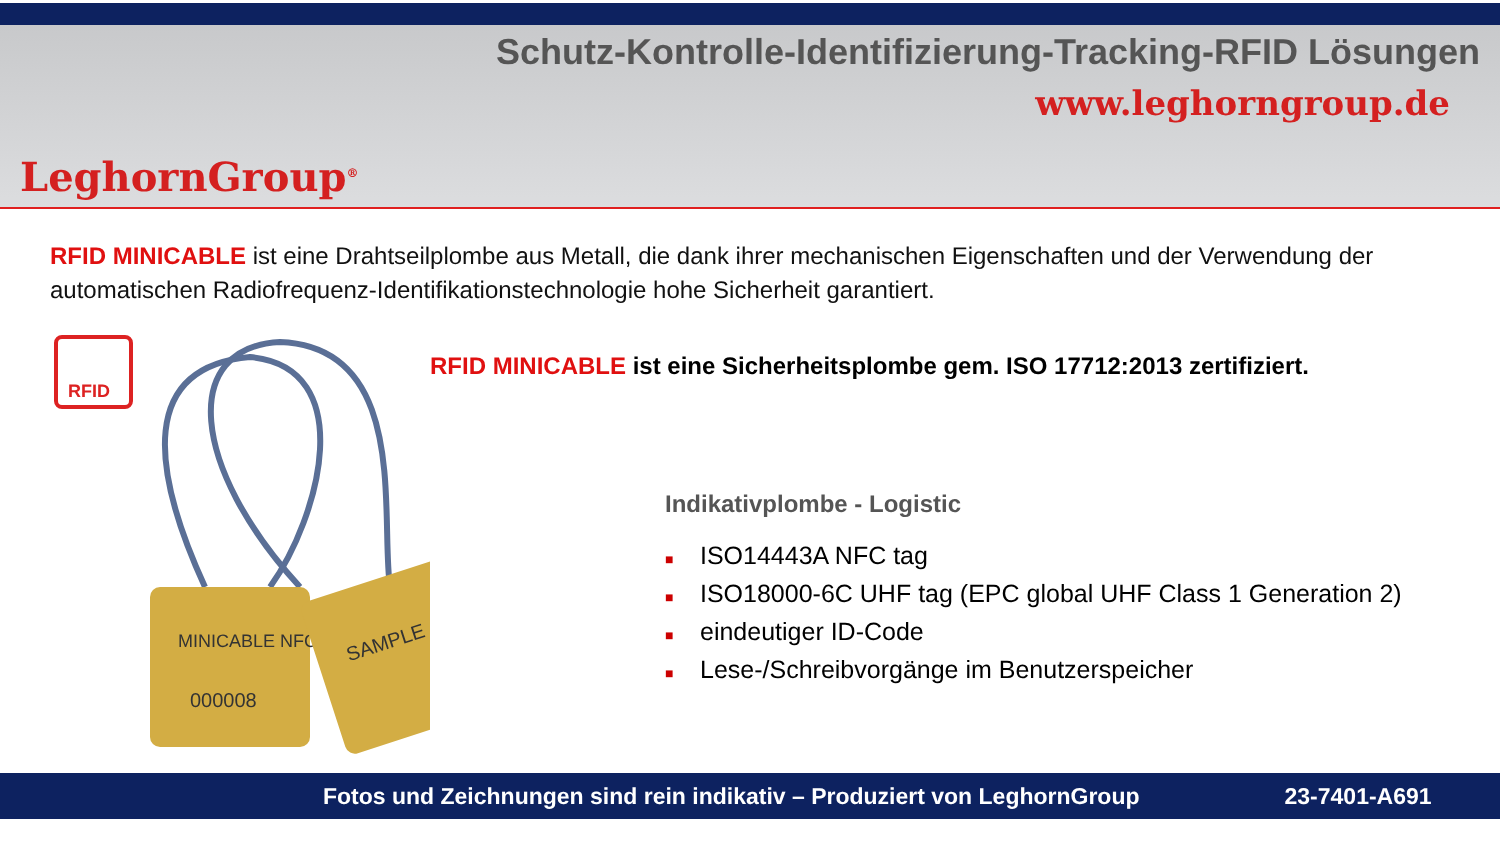LeghornGroup<sup>®</sup>
Schutz-Kontrolle-Identifizierung-Tracking-RFID Lösungen
www.leghorngroup.de
RFID MINICABLE ist eine Drahtseilplombe aus Metall, die dank ihrer mechanischen Eigenschaften und der Verwendung der automatischen Radiofrequenz-Identifikationstechnologie hohe Sicherheit garantiert.
RFID
MINICABLE NFC
000008
SAMPLE
RFID MINICABLE ist eine Sicherheitsplombe gem. ISO 17712:2013 zertifiziert.
Indikativplombe - Logistic
■ ISO14443A NFC tag
■ ISO18000-6C UHF tag (EPC global UHF Class 1 Generation 2)
■ eindeutiger ID-Code
■ Lese-/Schreibvorgänge im Benutzerspeicher
Fotos und Zeichnungen sind rein indikativ – Produziert von LeghornGroup 23-7401-A691